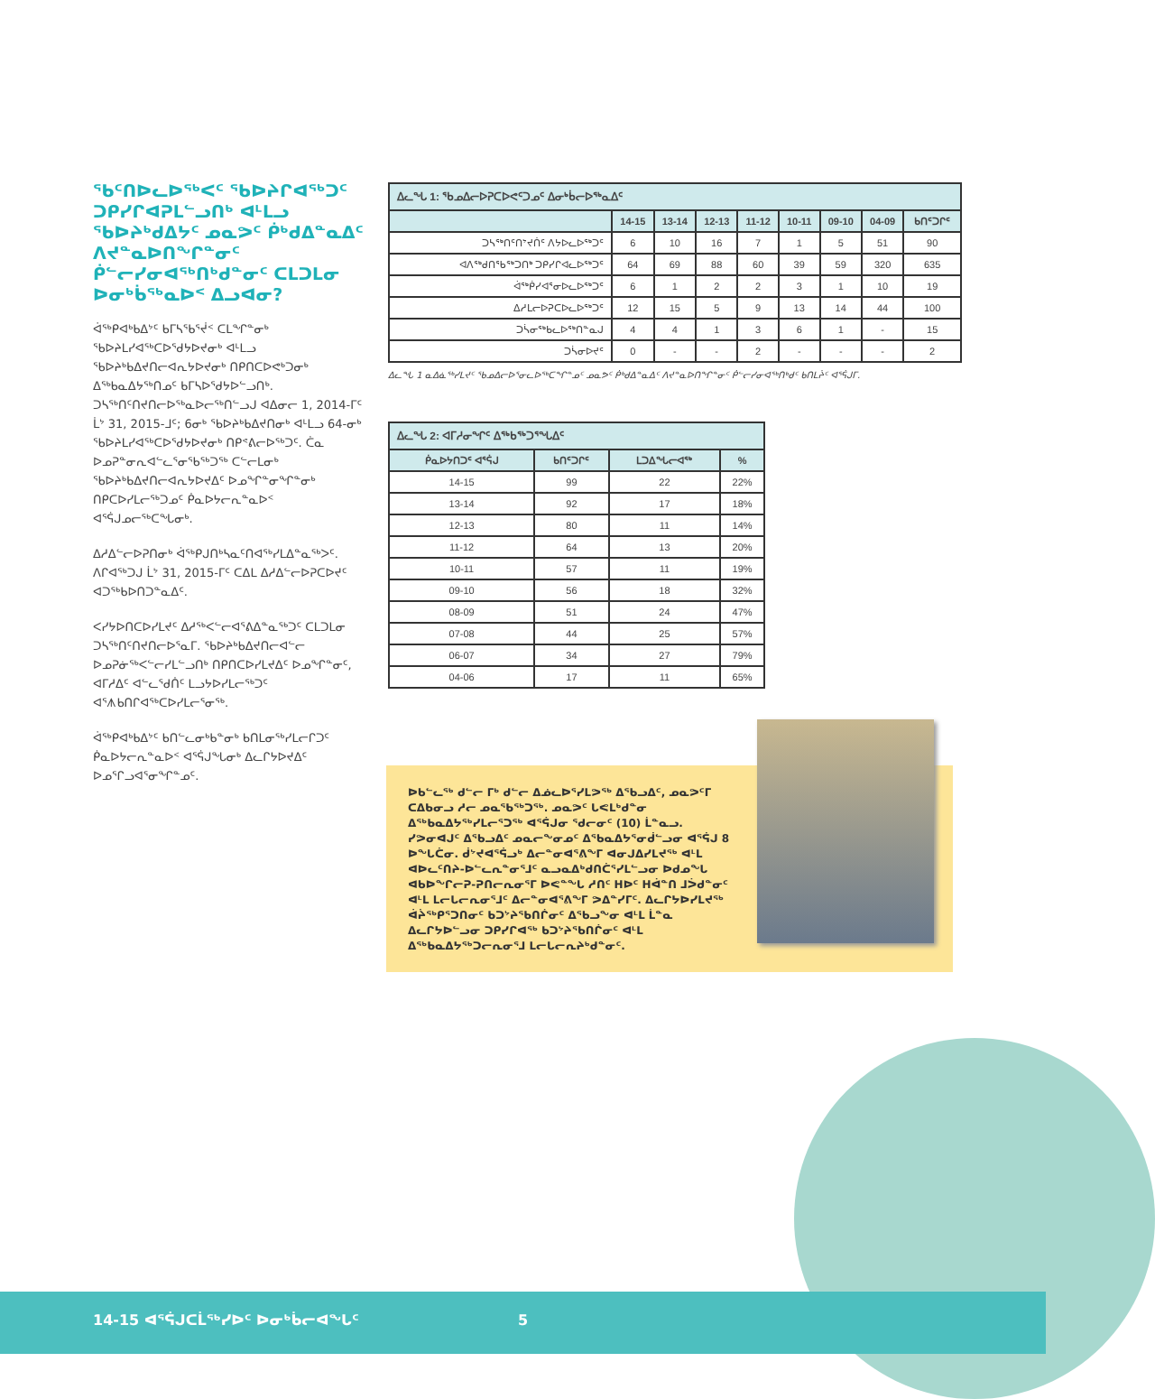ᖃᑦᑎᐅᓚᐅᖅᐸᑦ ᖃᐅᔨᒋᐊᖅᑐᑦ ᑐᑭᓯᒋᐊᕈᒪᓪᓗᑎᒃ ᐊᒻᒪᓗ ᖃᐅᔨᒃᑯᐃᔭᑦ ᓄᓇᕗᑦ ᑮᒃᑯᐃᓐᓇᐃᑦ ᐱᔪᓐᓇᐅᑎᖏᓐᓂᑦ ᑮᓪᓕᓯᓂᐊᖅᑎᒃᑯᓐᓂᑦ ᑕᒪᑐᒪᓂ ᐅᓂᒃᑳᖅᓇᐅᑉ ᐃᓗᐊᓂ?
ᐋᖅᑭᐊᒃᑲᐃᔾᑦ ᑲᒥᓴᖃᕐᔫᑉ ᑕᒪᖏᓐᓂᒃ ᖃᐅᔨᒪᓯᐊᖅᑕᐅᖁᔭᐅᔪᓂᒃ ᐊᒻᒪᓗ ᖃᐅᔨᒃᑲᐃᔪᑎᓕᐊᕆᔭᐅᔪᓂᒃ ᑎᑭᑎᑕᐅᕙᒃᑐᓂᒃ ᐃᖅᑲᓇᐃᔭᖅᑎᓄᑦ ᑲᒥᓴᐅᖁᔭᐅᓪᓗᑎᒃ. ᑐᓴᖅᑎᑦᑎᔪᑎᓕᐅᖅᓇᐅᓕᖅᑎᓪᓗᒍ ᐊᐃᓂᓕ 1, 2014-ᒥᑦ ᒫᔾ 31, 2015-ᒧᑦ; 6ᓂᒃ ᖃᐅᔨᒃᑲᐃᔪᑎᓂᒃ ᐊᒻᒪᓗ 64-ᓂᒃ ᖃᐅᔨᒪᓯᐊᖅᑕᐅᖁᔭᐅᔪᓂᒃ ᑎᑭᕝᕕᓕᐅᖅᑐᑦ. ᑖᓇ ᐅᓄᕈᓐᓂᕆᐊᓪᓚᕐᓂᖃᖅᑐᖅ ᑕᓪᓕᒪᓂᒃ ᖃᐅᔨᒃᑲᐃᔪᑎᓕᐊᕆᔭᐅᔪᐃᑦ ᐅᓄᖏᓐᓂᖏᓐᓂᒃ ᑎᑭᑕᐅᓯᒪᓕᖅᑐᓄᑦ ᑮᓇᐅᔭᓕᕆᓐᓇᐅᑉ ᐊᕐᕌᒍᓄᓕᖅᑕᖓᓂᒃ.
ᐃᓱᐃᓪᓕᐅᕈᑎᓂᒃ ᐋᖅᑭᒍᑎᒃᓴᓇᑦᑎᐊᖅᓯᒪᐃᓐᓇᖅᐳᑦ. ᐱᒋᐊᖅᑐᒍ ᒫᔾ 31, 2015-ᒥᑦ ᑕᐃᒪ ᐃᓱᐃᓪᓕᐅᕈᑕᐅᔪᑦ ᐊᑐᖅᑲᐅᑎᑐᓐᓇᐃᑦ.
ᐸᓯᔭᐅᑎᑕᐅᓯᒪᔪᑦ ᐃᓱᖅᐸᓪᓕᐊᕐᕕᐃᓐᓇᖅᑐᑦ ᑕᒪᑐᒪᓂ ᑐᓴᖅᑎᑦᑎᔪᑎᓕᐅᕐᓇᒥ. ᖃᐅᔨᒃᑲᐃᔪᑎᓕᐊᓪᓕ ᐅᓄᕈᓃᖅᐸᓪᓕᓯᒪᓪᓗᑎᒃ ᑎᑭᑎᑕᐅᓯᒪᔪᐃᑦ ᐅᓄᖏᓐᓂᑦ, ᐊᒥᓱᐃᑦ ᐊᓪᓚᕐᑯᑏᑦ ᒪᓗᔭᐅᓯᒪᓕᖅᑐᑦ ᐊᕐᗑᑲᑎᒋᐊᖅᑕᐅᓯᒪᓕᕐᓂᖅ.
ᐋᖅᑭᐊᒃᑲᐃᔾᑦ ᑲᑎᓪᓚᓂᒃᑲᓐᓂᒃ ᑲᑎᒪᓂᖅᓯᒪᓕᒋᑐᑦ ᑮᓇᐅᔭᓕᕆᓐᓇᐅᑉ ᐊᕐᕌᒍᖓᓂᒃ ᐃᓚᒋᔭᐅᔪᐃᑦ ᐅᓄᕐᒋᓗᐊᕐᓂᖏᓐᓄᑦ.
| ᐃᓚᖓ 1: ᖃᓄᐃᓕᐅᕈᑕᐅᕙᑦᑐᓄᑦ ᐃᓂᒃᑳᓕᐅᖅᓇᐃᑦ | | | | | | | | |
| | 14-15 | 13-14 | 12-13 | 11-12 | 10-11 | 09-10 | 04-09 | ᑲᑎᑦᑐᒋᑦ |
| ᑐᓴᖅᑎᑦᑎᔾᔪᑏᑦ ᐱᔭᐅᓚᐅᖅᑐᑦ | 6 | 10 | 16 | 7 | 1 | 5 | 51 | 90 |
| ᐊᐱᖅᑯᑎᖃᖅᑐᑎᒃ ᑐᑭᓯᒋᐊᓚᐅᖅᑐᑦ | 64 | 69 | 88 | 60 | 39 | 59 | 320 | 635 |
| ᐋᖅᑮᓯᐊᕐᓂᐅᓚᐅᖅᑐᑦ | 6 | 1 | 2 | 2 | 3 | 1 | 10 | 19 |
| ᐃᓱᒪᓕᐅᕈᑕᐅᓚᐅᖅᑐᑦ | 12 | 15 | 5 | 9 | 13 | 14 | 44 | 100 |
| ᑐᓵᓂᖅᑲᓚᐅᖅᑎᓐᓇᒍ | 4 | 4 | 1 | 3 | 6 | 1 | - | 15 |
| ᑐᓵᓂᐅᔪᑦ | 0 | - | - | 2 | - | - | - | 2 |
ᐃᓚᖓ 1 ᓇᐃᓈᖅᓯᒪᔪᑦ ᖃᓄᐃᓕᐅᕐᓂᓚᐅᖅᑕᖏᓐᓄᑦ ᓄᓇᕗᑦ ᑮᒃᑯᐃᓐᓇᐃᑦ ᐱᔪᓐᓇᐅᑎᖏᓐᓂᑦ ᑮᓪᓕᓯᓂᐊᖅᑎᒃᑯᑦ ᑲᑎᒪᔩᑦ ᐊᕐᕌᒍᒥ.
| ᐃᓚᖓ 2: ᐊᒥᓱᓂᖏᑦ ᐃᖅᑲᖅᑐᕐᖓᐃᑦ | | | |
| ᑮᓇᐅᔭᑎᑐᑦ ᐊᕐᕌᒍ | ᑲᑎᑦᑐᒋᑦ | ᒪᑐᐃᖓᓕᐊᖅ | % |
| 14-15 | 99 | 22 | 22% |
| 13-14 | 92 | 17 | 18% |
| 12-13 | 80 | 11 | 14% |
| 11-12 | 64 | 13 | 20% |
| 10-11 | 57 | 11 | 19% |
| 09-10 | 56 | 18 | 32% |
| 08-09 | 51 | 24 | 47% |
| 07-08 | 44 | 25 | 57% |
| 06-07 | 34 | 27 | 79% |
| 04-06 | 17 | 11 | 65% |
ᐅᑲᓪᓚᖅ ᑯᓪᓕ ᒥᒃ ᑯᓪᓕ ᐃᓅᓚᐅᕐᓯᒪᕗᖅ ᐃᖃᓗᐃᑦ, ᓄᓇᕗᑦᒥ ᑕᐃᑲᓂᓗ ᓱᓕ ᓄᓇᖃᖅᑐᖅ. ᓄᓇᕗᑦ ᒐᕙᒪᒃᑯᓐᓂ ᐃᖅᑲᓇᐃᔭᖅᓯᒪᓕᕐᑐᖅ ᐊᕐᕌᒍᓂ ᖁᓕᓂᑦ (10) ᒫᓐᓇᓗ. ᓯᕗᓂᐊᒍᑦ ᐃᖃᓗᐃᑦ ᓄᓇᓕᖕᓂᓄᑦ ᐃᖃᓇᐃᔭᕐᓂᑰᓪᓗᓂ ᐊᕐᕌᒍ 8 ᐅᖓᑖᓂ. ᑰᔾᔪᐊᕐᕌᓗᒃ ᐃᓕᓐᓂᐊᕐᕕᖕᒥ ᐊᓂᒍᐃᓯᒪᔪᖅ ᐊᒻᒪ ᐊᐅᓚᑦᑎᔨ-ᐅᓪᓚᕆᓐᓂᕐᒧᑦ ᓇᓗᓇᐃᒃᑯᑎᑖᕐᓯᒪᓪᓗᓂ ᐅᑯᓄᖓ ᐊᑲᐅᖏᓕᕈ-ᕈᑎᓕᕆᓂᕐᒥ ᐅᕙᓐᖓ ᓱᑎᑦ ᕼᐅᑦ Hᐋᓐᑎ ᒧᐴᑯᓐᓂᑦ ᐊᒻᒪ ᒪᓕᒐᓕᕆᓂᕐᒧᑦ ᐃᓕᓐᓂᐊᕐᕕᖕᒥ ᕗᐃᓐᓯᒥᑦ. ᐃᓚᒋᔭᐅᓯᒪᔪᖅ ᐋᔩᖅᑭᕐᑐᑎᓂᑦ ᑲᑐᔾᔨᖃᑎᒌᓂᑦ ᐃᖃᓗᖕᓂ ᐊᒻᒪ ᒫᓐᓇ ᐃᓚᒋᔭᐅᓪᓗᓂ ᑐᑭᓯᒋᐊᖅ ᑲᑐᔾᔨᖃᑎᒌᓂᑦ ᐊᒻᒪ ᐃᖅᑲᓇᐃᔭᖅᑐᓕᕆᓂᕐᒧ ᒪᓕᒐᓕᕆᔨᒃᑯᓐᓂᑦ.
14-15 ᐊᕐᕌᒍᑕᒫᖅᓯᐅᑦ ᐅᓂᒃᑳᓕᐊᖓᑦ 5